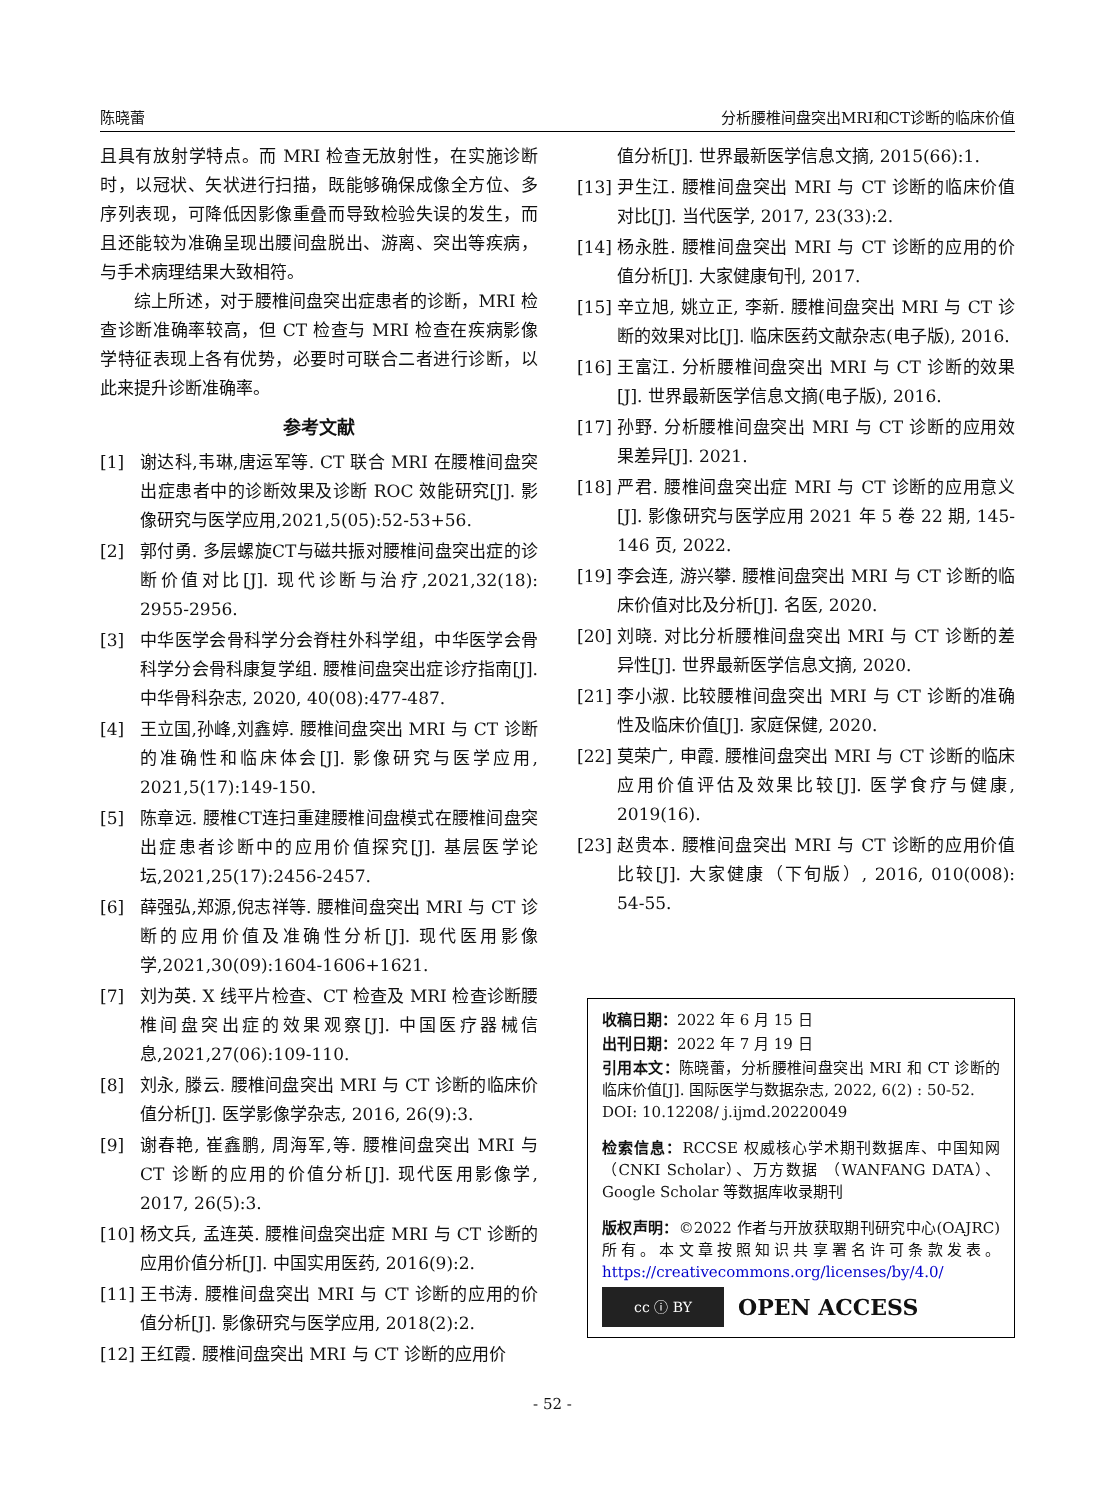陈晓蕾 分析腰椎间盘突出MRI和CT诊断的临床价值
且具有放射学特点。而 MRI 检查无放射性，在实施诊断时，以冠状、矢状进行扫描，既能够确保成像全方位、多序列表现，可降低因影像重叠而导致检验失误的发生，而且还能较为准确呈现出腰间盘脱出、游离、突出等疾病，与手术病理结果大致相符。
综上所述，对于腰椎间盘突出症患者的诊断，MRI 检查诊断准确率较高，但 CT 检查与 MRI 检查在疾病影像学特征表现上各有优势，必要时可联合二者进行诊断，以此来提升诊断准确率。
参考文献
[1] 谢达科,韦琳,唐运军等. CT 联合 MRI 在腰椎间盘突出症患者中的诊断效果及诊断 ROC 效能研究[J]. 影像研究与医学应用,2021,5(05):52-53+56.
[2] 郭付勇. 多层螺旋CT与磁共振对腰椎间盘突出症的诊断价值对比[J]. 现代诊断与治疗,2021,32(18): 2955-2956.
[3] 中华医学会骨科学分会脊柱外科学组，中华医学会骨科学分会骨科康复学组. 腰椎间盘突出症诊疗指南[J]. 中华骨科杂志, 2020, 40(08):477-487.
[4] 王立国,孙峰,刘鑫婷. 腰椎间盘突出 MRI 与 CT 诊断的准确性和临床体会[J]. 影像研究与医学应用, 2021,5(17):149-150.
[5] 陈章远. 腰椎CT连扫重建腰椎间盘模式在腰椎间盘突出症患者诊断中的应用价值探究[J]. 基层医学论坛,2021,25(17):2456-2457.
[6] 薛强弘,郑源,倪志祥等. 腰椎间盘突出 MRI 与 CT 诊断的应用价值及准确性分析[J]. 现代医用影像学,2021,30(09):1604-1606+1621.
[7] 刘为英. X 线平片检查、CT 检查及 MRI 检查诊断腰椎间盘突出症的效果观察[J]. 中国医疗器械信息,2021,27(06):109-110.
[8] 刘永, 滕云. 腰椎间盘突出 MRI 与 CT 诊断的临床价值分析[J]. 医学影像学杂志, 2016, 26(9):3.
[9] 谢春艳, 崔鑫鹏, 周海军,等. 腰椎间盘突出 MRI 与 CT 诊断的应用的价值分析[J]. 现代医用影像学, 2017, 26(5):3.
[10] 杨文兵, 孟连英. 腰椎间盘突出症 MRI 与 CT 诊断的应用价值分析[J]. 中国实用医药, 2016(9):2.
[11] 王书涛. 腰椎间盘突出 MRI 与 CT 诊断的应用的价值分析[J]. 影像研究与医学应用, 2018(2):2.
[12] 王红霞. 腰椎间盘突出 MRI 与 CT 诊断的应用价
值分析[J]. 世界最新医学信息文摘, 2015(66):1.
[13] 尹生江. 腰椎间盘突出 MRI 与 CT 诊断的临床价值对比[J]. 当代医学, 2017, 23(33):2.
[14] 杨永胜. 腰椎间盘突出 MRI 与 CT 诊断的应用的价值分析[J]. 大家健康旬刊, 2017.
[15] 辛立旭, 姚立正, 李新. 腰椎间盘突出 MRI 与 CT 诊断的效果对比[J]. 临床医药文献杂志(电子版), 2016.
[16] 王富江. 分析腰椎间盘突出 MRI 与 CT 诊断的效果[J]. 世界最新医学信息文摘(电子版), 2016.
[17] 孙野. 分析腰椎间盘突出 MRI 与 CT 诊断的应用效果差异[J]. 2021.
[18] 严君. 腰椎间盘突出症 MRI 与 CT 诊断的应用意义[J]. 影像研究与医学应用 2021 年 5 卷 22 期, 145-146 页, 2022.
[19] 李会连, 游兴攀. 腰椎间盘突出 MRI 与 CT 诊断的临床价值对比及分析[J]. 名医, 2020.
[20] 刘晓. 对比分析腰椎间盘突出 MRI 与 CT 诊断的差异性[J]. 世界最新医学信息文摘, 2020.
[21] 李小淑. 比较腰椎间盘突出 MRI 与 CT 诊断的准确性及临床价值[J]. 家庭保健, 2020.
[22] 莫荣广, 申霞. 腰椎间盘突出 MRI 与 CT 诊断的临床应用价值评估及效果比较[J]. 医学食疗与健康, 2019(16).
[23] 赵贵本. 腰椎间盘突出 MRI 与 CT 诊断的应用价值比较[J]. 大家健康（下旬版）, 2016, 010(008): 54-55.
收稿日期：2022 年 6 月 15 日
出刊日期：2022 年 7 月 19 日
引用本文：陈晓蕾，分析腰椎间盘突出 MRI 和 CT 诊断的临床价值[J]. 国际医学与数据杂志, 2022, 6(2) : 50-52.
DOI: 10.12208/ j.ijmd.20220049
检索信息：RCCSE 权威核心学术期刊数据库、中国知网（CNKI Scholar）、万方数据 （WANFANG DATA）、Google Scholar 等数据库收录期刊
版权声明：©2022 作者与开放获取期刊研究中心(OAJRC)所有。本文章按照知识共享署名许可条款发表。https://creativecommons.org/licenses/by/4.0/
cc ⓘ BY
OPEN ACCESS
- 52 -